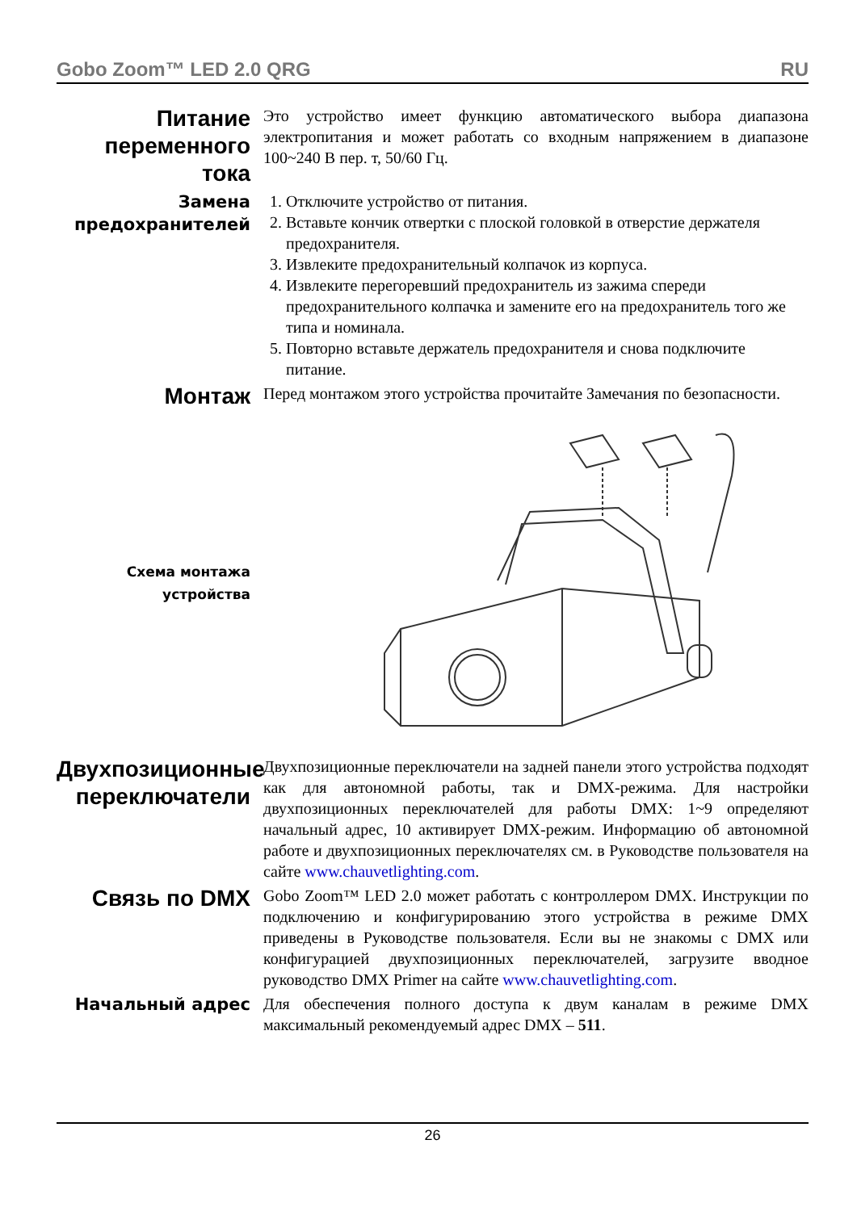Gobo Zoom™ LED 2.0 QRG RU
Питание переменного тока
Это устройство имеет функцию автоматического выбора диапазона электропитания и может работать со входным напряжением в диапазоне 100~240 В пер. т, 50/60 Гц.
Замена предохранителей
1. Отключите устройство от питания.
2. Вставьте кончик отвертки с плоской головкой в отверстие держателя предохранителя.
3. Извлеките предохранительный колпачок из корпуса.
4. Извлеките перегоревший предохранитель из зажима спереди предохранительного колпачка и замените его на предохранитель того же типа и номинала.
5. Повторно вставьте держатель предохранителя и снова подключите питание.
Монтаж
Перед монтажом этого устройства прочитайте Замечания по безопасности.
Схема монтажа устройства
Двухпозиционные переключатели
Двухпозиционные переключатели на задней панели этого устройства подходят как для автономной работы, так и DMX-режима. Для настройки двухпозиционных переключателей для работы DMX: 1~9 определяют начальный адрес, 10 активирует DMX-режим. Информацию об автономной работе и двухпозиционных переключателях см. в Руководстве пользователя на сайте www.chauvetlighting.com.
Связь по DMX
Gobo Zoom™ LED 2.0 может работать с контроллером DMX. Инструкции по подключению и конфигурированию этого устройства в режиме DMX приведены в Руководстве пользователя. Если вы не знакомы с DMX или конфигурацией двухпозиционных переключателей, загрузите вводное руководство DMX Primer на сайте www.chauvetlighting.com.
Начальный адрес
Для обеспечения полного доступа к двум каналам в режиме DMX максимальный рекомендуемый адрес DMX – 511.
26